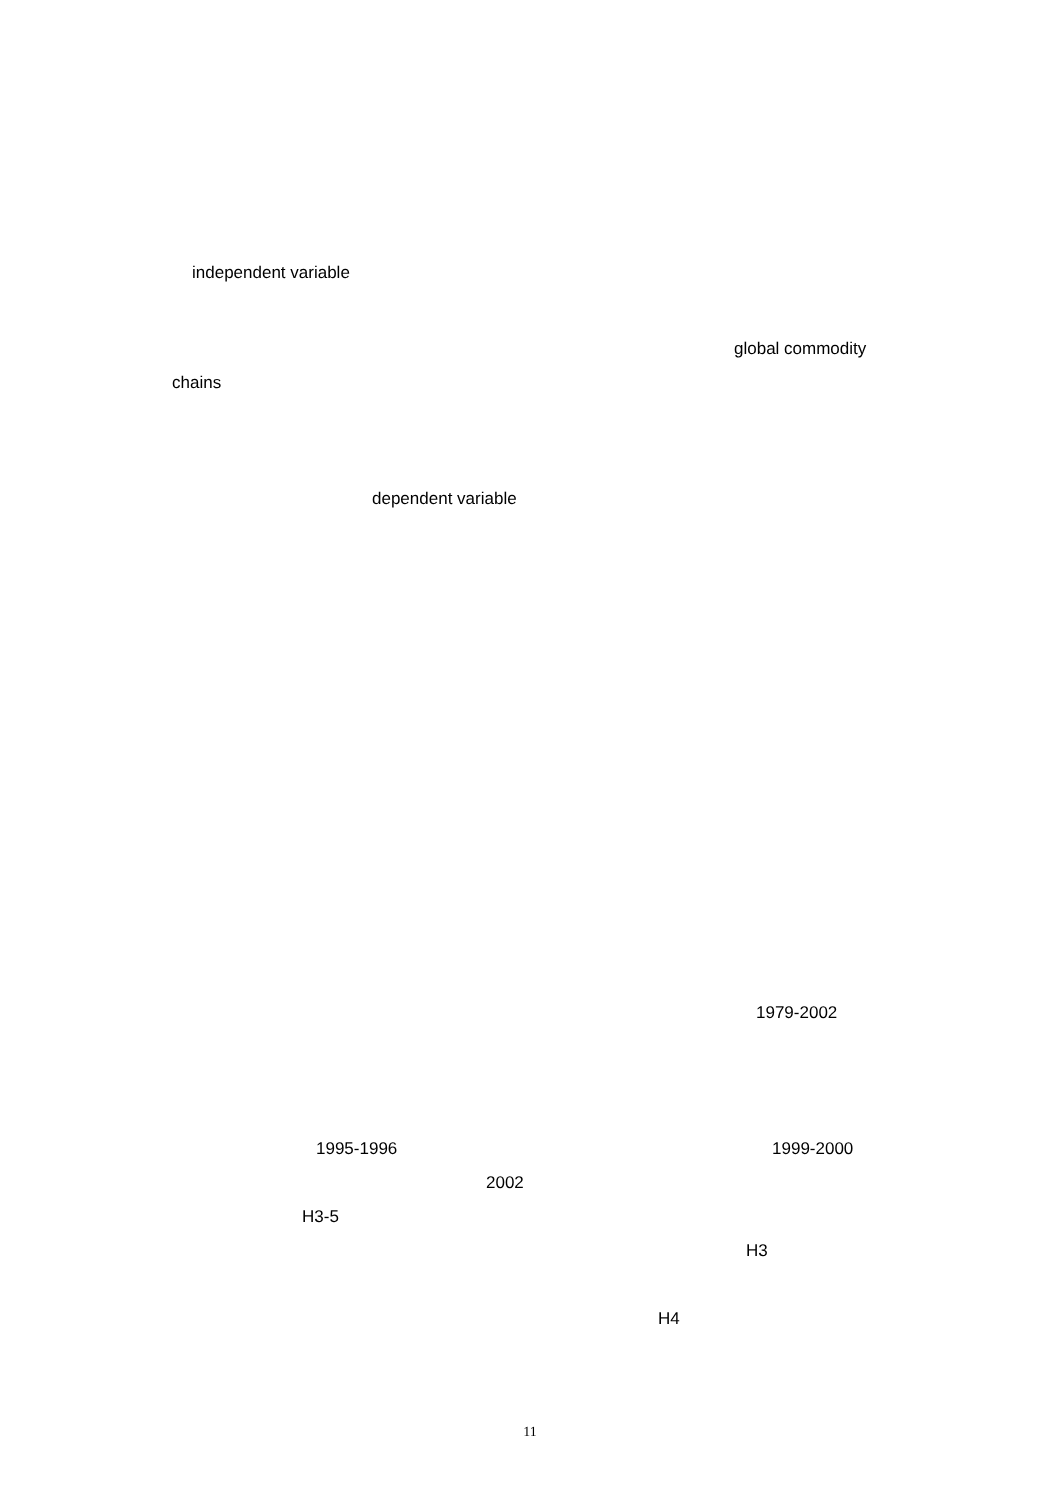independent variable
global commodity
chains
dependent variable
1979-2002
1995-1996 1999-2000
2002
H3-5
H3
H4
11